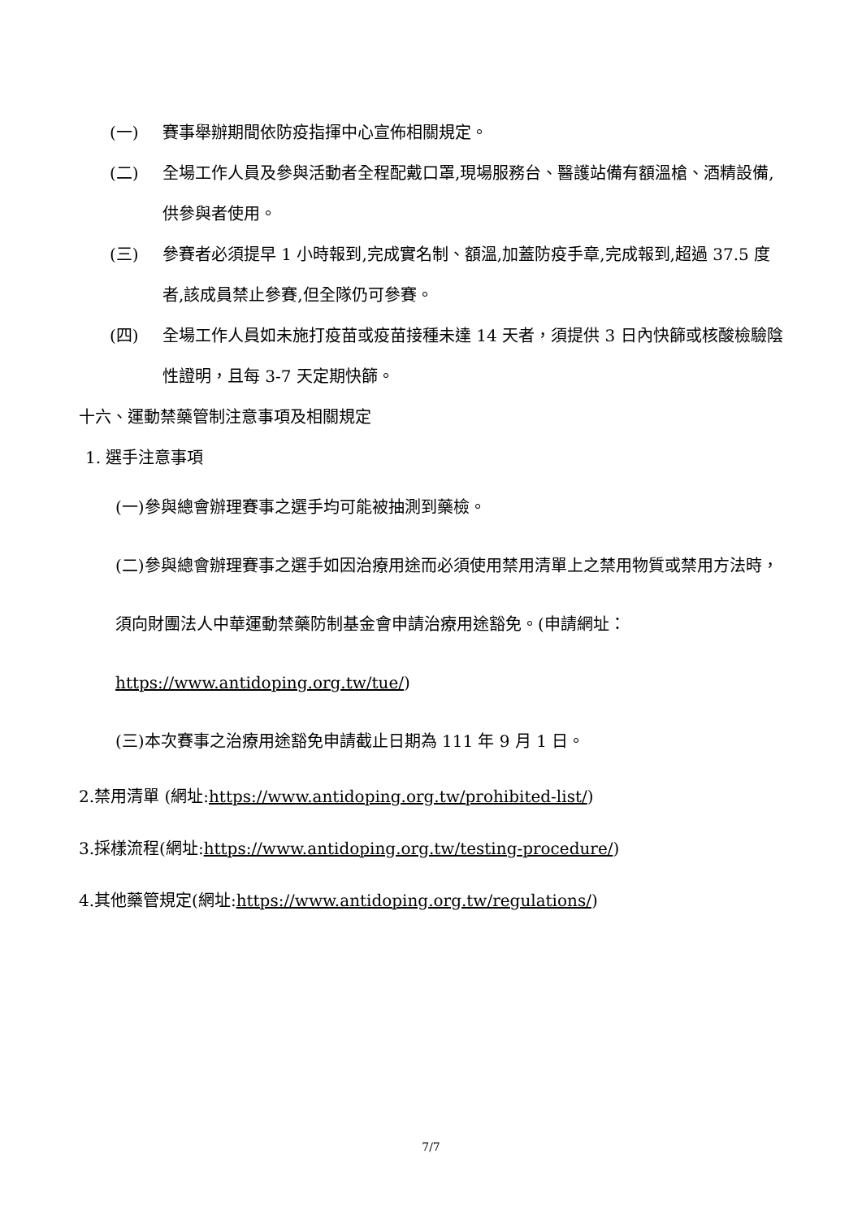(一) 賽事舉辦期間依防疫指揮中心宣佈相關規定。
(二) 全場工作人員及參與活動者全程配戴口罩,現場服務台、醫護站備有額溫槍、酒精設備,供參與者使用。
(三) 參賽者必須提早 1 小時報到,完成實名制、額溫,加蓋防疫手章,完成報到,超過 37.5 度者,該成員禁止參賽,但全隊仍可參賽。
(四) 全場工作人員如未施打疫苗或疫苗接種未達 14 天者，須提供 3 日內快篩或核酸檢驗陰性證明，且每 3-7 天定期快篩。
十六、運動禁藥管制注意事項及相關規定
1. 選手注意事項
(一)參與總會辦理賽事之選手均可能被抽測到藥檢。
(二)參與總會辦理賽事之選手如因治療用途而必須使用禁用清單上之禁用物質或禁用方法時，須向財團法人中華運動禁藥防制基金會申請治療用途豁免。(申請網址：https://www.antidoping.org.tw/tue/)
(三)本次賽事之治療用途豁免申請截止日期為 111 年 9 月 1 日。
2.禁用清單 (網址:https://www.antidoping.org.tw/prohibited-list/)
3.採樣流程(網址:https://www.antidoping.org.tw/testing-procedure/)
4.其他藥管規定(網址:https://www.antidoping.org.tw/regulations/)
7/7